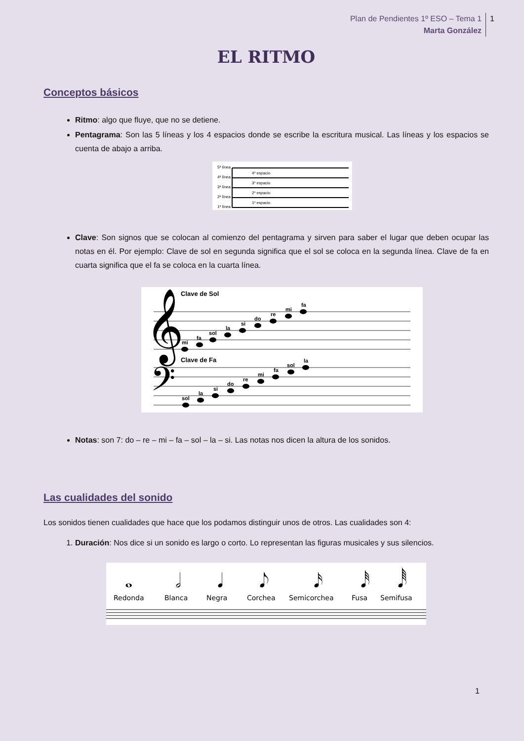Plan de Pendientes 1º ESO – Tema 1
Marta González
1
EL RITMO
Conceptos básicos
Ritmo: algo que fluye, que no se detiene.
Pentagrama: Son las 5 líneas y los 4 espacios donde se escribe la escritura musical. Las líneas y los espacios se cuenta de abajo a arriba.
5ª línea
4ª línea
3ª línea
2ª línea
1ª línea
4º espacio
3º espacio
2º espacio
1º espacio
Clave: Son signos que se colocan al comienzo del pentagrama y sirven para saber el lugar que deben ocupar las notas en él. Por ejemplo: Clave de sol en segunda significa que el sol se coloca en la segunda línea. Clave de fa en cuarta significa que el fa se coloca en la cuarta línea.
Clave de Sol
𝄞
Clave de Fa
𝄢
mi
fa
sol
la
si
do
re
mi
fa
sol
la
si
do
re
mi
fa
sol
la
Notas: son 7: do – re – mi – fa – sol – la – si. Las notas nos dicen la altura de los sonidos.
Las cualidades del sonido
Los sonidos tienen cualidades que hace que los podamos distinguir unos de otros. Las cualidades son 4:
1. Duración: Nos dice si un sonido es largo o corto. Lo representan las figuras musicales y sus silencios.
𝅝
𝅗𝅥
𝅘𝅥
𝅘𝅥𝅮
𝅘𝅥𝅯
𝅘𝅥𝅰
𝅘𝅥𝅱
Redonda
Blanca
Negra
Corchea
Semicorchea
Fusa
Semifusa
1